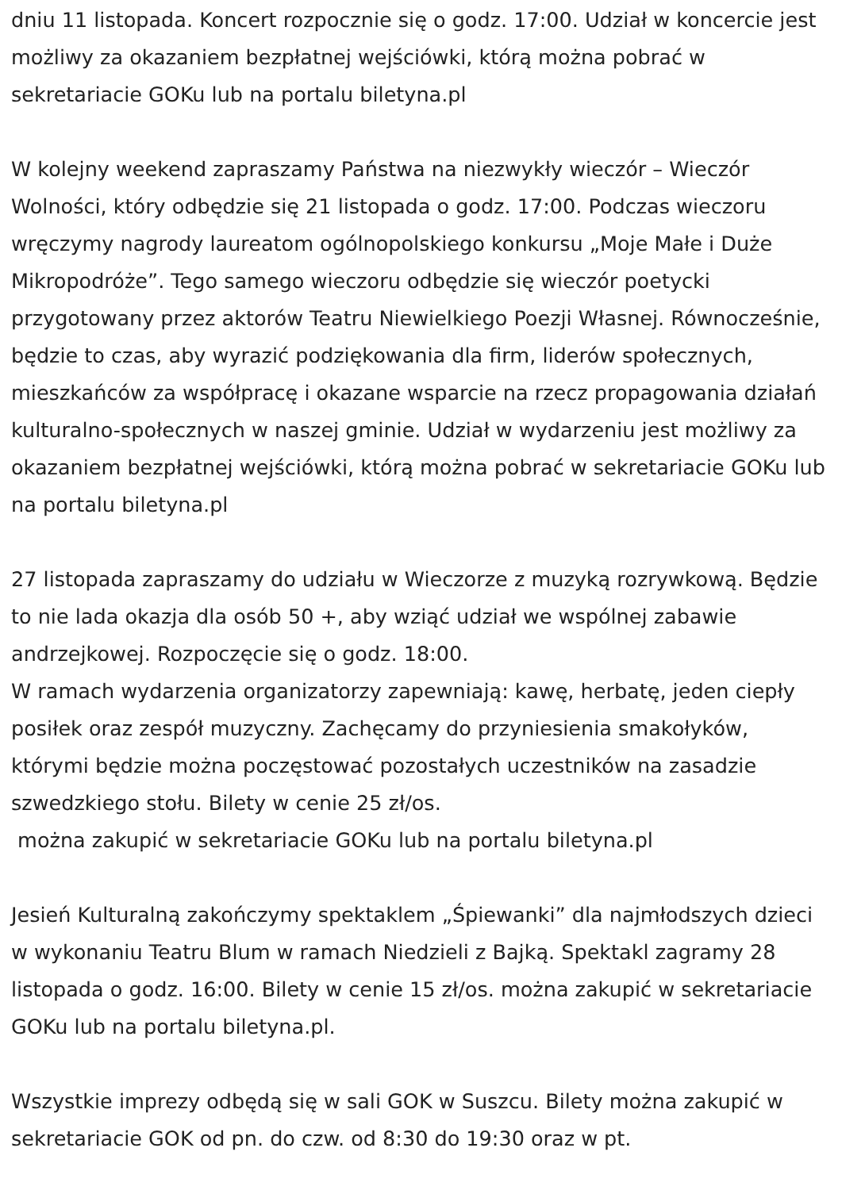dniu 11 listopada. Koncert rozpocznie się o godz. 17:00. Udział w koncercie jest możliwy za okazaniem bezpłatnej wejściówki, którą można pobrać w sekretariacie GOKu lub na portalu biletyna.pl
W kolejny weekend zapraszamy Państwa na niezwykły wieczór – Wieczór Wolności, który odbędzie się 21 listopada o godz. 17:00. Podczas wieczoru wręczymy nagrody laureatom ogólnopolskiego konkursu „Moje Małe i Duże Mikropodróże”. Tego samego wieczoru odbędzie się wieczór poetycki przygotowany przez aktorów Teatru Niewielkiego Poezji Własnej. Równocześnie, będzie to czas, aby wyrazić podziękowania dla firm, liderów społecznych, mieszkańców za współpracę i okazane wsparcie na rzecz propagowania działań kulturalno-społecznych w naszej gminie. Udział w wydarzeniu jest możliwy za okazaniem bezpłatnej wejściówki, którą można pobrać w sekretariacie GOKu lub na portalu biletyna.pl
27 listopada zapraszamy do udziału w Wieczorze z muzyką rozrywkową. Będzie to nie lada okazja dla osób 50 +, aby wziąć udział we wspólnej zabawie andrzejkowej. Rozpoczęcie się o godz. 18:00.
W ramach wydarzenia organizatorzy zapewniają: kawę, herbatę, jeden ciepły posiłek oraz zespół muzyczny. Zachęcamy do przyniesienia smakołyków, którymi będzie można poczęstować pozostałych uczestników na zasadzie szwedzkiego stołu. Bilety w cenie 25 zł/os.
można zakupić w sekretariacie GOKu lub na portalu biletyna.pl
Jesień Kulturalną zakończymy spektaklem „Śpiewanki” dla najmłodszych dzieci w wykonaniu Teatru Blum w ramach Niedzieli z Bajką. Spektakl zagramy 28 listopada o godz. 16:00. Bilety w cenie 15 zł/os. można zakupić w sekretariacie GOKu lub na portalu biletyna.pl.
Wszystkie imprezy odbędą się w sali GOK w Suszcu. Bilety można zakupić w sekretariacie GOK od pn. do czw. od 8:30 do 19:30 oraz w pt.